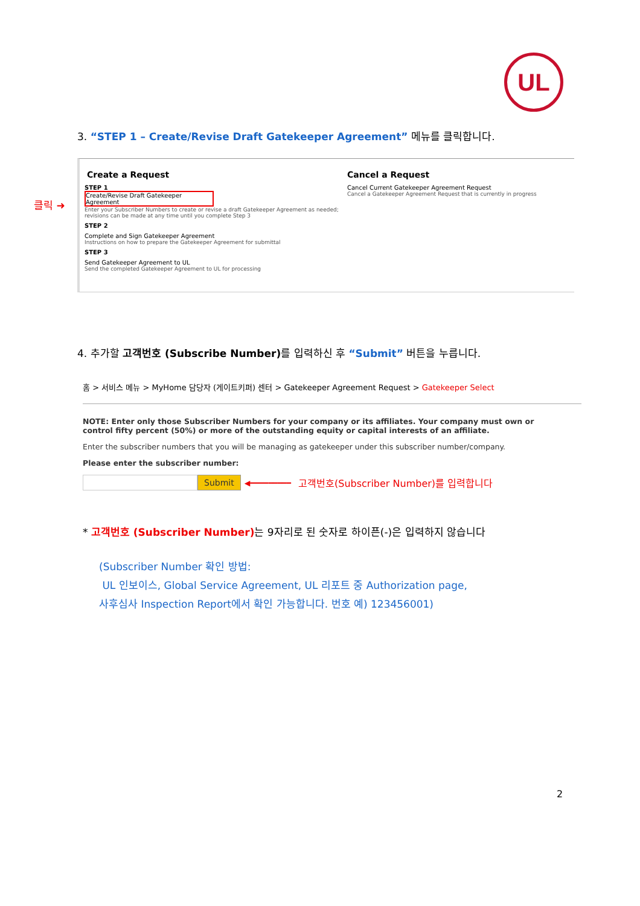UL
3. “STEP 1 – Create/Revise Draft Gatekeeper Agreement” 메뉴를 클릭합니다.
클릭 ➜
Create a Request
STEP 1
Create/Revise Draft Gatekeeper Agreement
Enter your Subscriber Numbers to create or revise a draft Gatekeeper Agreement as needed; revisions can be made at any time until you complete Step 3
STEP 2
Complete and Sign Gatekeeper Agreement
Instructions on how to prepare the Gatekeeper Agreement for submittal
STEP 3
Send Gatekeeper Agreement to UL
Send the completed Gatekeeper Agreement to UL for processing
Cancel a Request
Cancel Current Gatekeeper Agreement Request
Cancel a Gatekeeper Agreement Request that is currently in progress
4. 추가할 고객번호 (Subscribe Number) 를 입력하신 후 “Submit” 버튼을 누릅니다.
홈 > 서비스 메뉴 > MyHome 담당자 (게이트키퍼) 센터 > Gatekeeper Agreement Request > Gatekeeper Select
NOTE: Enter only those Subscriber Numbers for your company or its affiliates. Your company must own or control fifty percent (50%) or more of the outstanding equity or capital interests of an affiliate.
Enter the subscriber numbers that you will be managing as gatekeeper under this subscriber number/company.
Please enter the subscriber number:
Submit ◀━━━━━━━━━ 고객번호(Subscriber Number)를 입력합니다
* 고객번호 (Subscriber Number) 는 9자리로 된 숫자로 하이픈(-)은 입력하지 않습니다
(Subscriber Number 확인 방법:
UL 인보이스, Global Service Agreement, UL 리포트 중 Authorization page,
사후심사 Inspection Report에서 확인 가능합니다. 번호 예) 123456001)
2